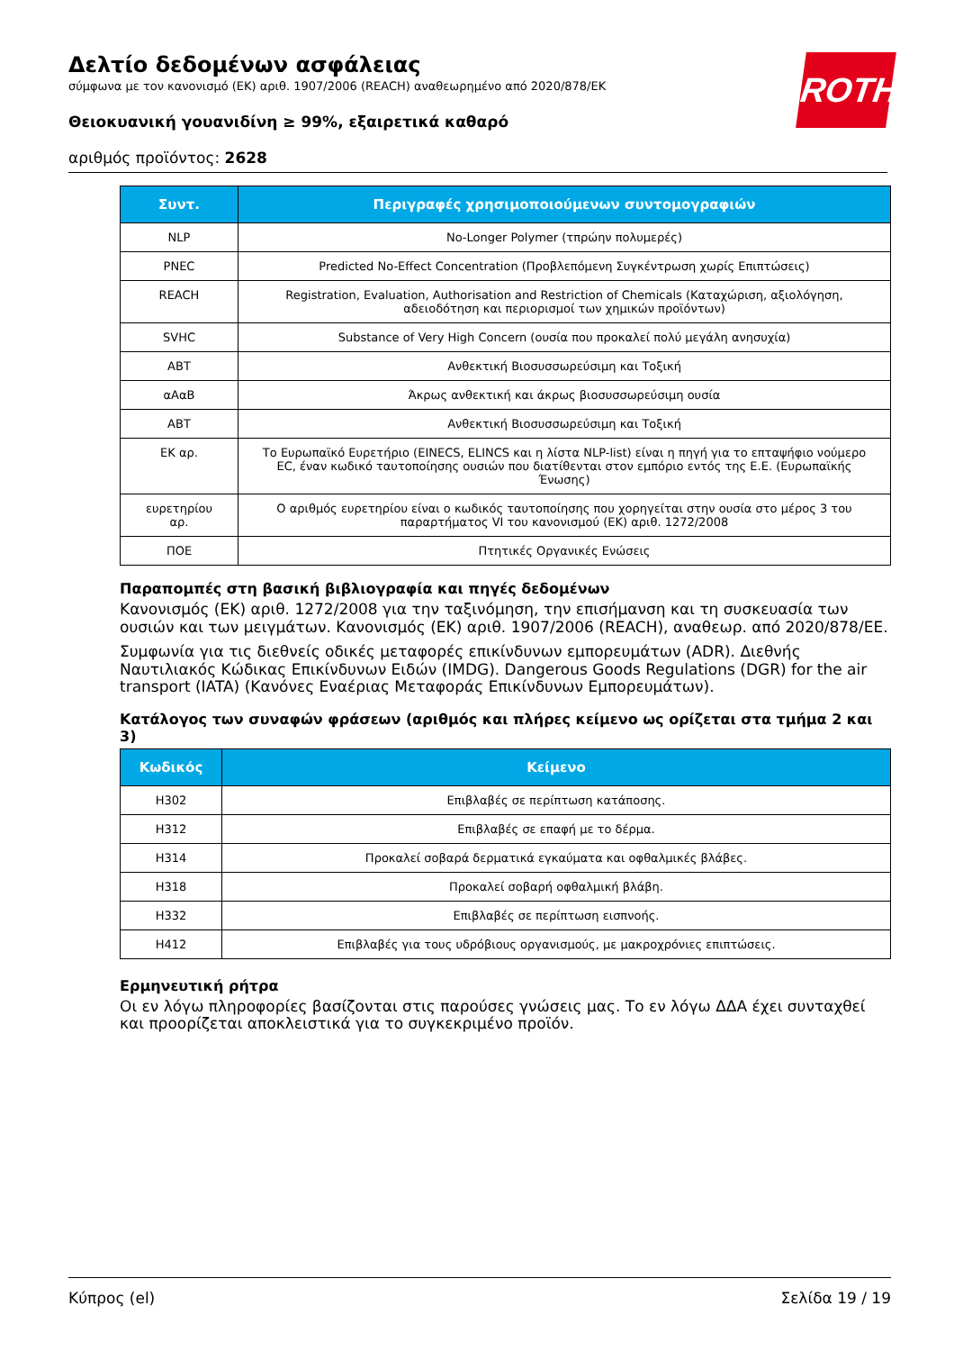Δελτίο δεδομένων ασφάλειας
σύμφωνα με τον κανονισμό (ΕΚ) αριθ. 1907/2006 (REACH) αναθεωρημένο από 2020/878/ΕΚ
Θειοκυανική γουανιδίνη ≥ 99%, εξαιρετικά καθαρό
αριθμός προϊόντος: 2628
ROTH
| Συντ. | Περιγραφές χρησιμοποιούμενων συντομογραφιών |
| --- | --- |
| NLP | No-Longer Polymer (τπρώην πολυμερές) |
| PNEC | Predicted No-Effect Concentration (Προβλεπόμενη Συγκέντρωση χωρίς Επιπτώσεις) |
| REACH | Registration, Evaluation, Authorisation and Restriction of Chemicals (Καταχώριση, αξιολόγηση, αδειοδότηση και περιορισμοί των χημικών προϊόντων) |
| SVHC | Substance of Very High Concern (ουσία που προκαλεί πολύ μεγάλη ανησυχία) |
| ΑΒΤ | Ανθεκτική Βιοσυσσωρεύσιμη και Τοξική |
| αΑαΒ | Άκρως ανθεκτική και άκρως βιοσυσσωρεύσιμη ουσία |
| ΑΒΤ | Ανθεκτική Βιοσυσσωρεύσιμη και Τοξική |
| ΕΚ αρ. | Το Ευρωπαϊκό Ευρετήριο (EINECS, ELINCS και η λίστα NLP-list) είναι η πηγή για το επταψήφιο νούμερο EC, έναν κωδικό ταυτοποίησης ουσιών που διατίθενται στον εμπόριο εντός της Ε.Ε. (Ευρωπαϊκής Ένωσης) |
| ευρετηρίου αρ. | Ο αριθμός ευρετηρίου είναι ο κωδικός ταυτοποίησης που χορηγείται στην ουσία στο μέρος 3 του παραρτήματος VI του κανονισμού (ΕΚ) αριθ. 1272/2008 |
| ΠΟΕ | Πτητικές Οργανικές Ενώσεις |
Παραπομπές στη βασική βιβλιογραφία και πηγές δεδομένων
Κανονισμός (ΕΚ) αριθ. 1272/2008 για την ταξινόμηση, την επισήμανση και τη συσκευασία των ουσιών και των μειγμάτων. Κανονισμός (ΕΚ) αριθ. 1907/2006 (REACH), αναθεωρ. από 2020/878/ΕΕ.
Συμφωνία για τις διεθνείς οδικές μεταφορές επικίνδυνων εμπορευμάτων (ADR). Διεθνής Ναυτιλιακός Κώδικας Επικίνδυνων Ειδών (IMDG). Dangerous Goods Regulations (DGR) for the air transport (IATA) (Κανόνες Εναέριας Μεταφοράς Επικίνδυνων Εμπορευμάτων).
Κατάλογος των συναφών φράσεων (αριθμός και πλήρες κείμενο ως ορίζεται στα τμήμα 2 και 3)
| Κωδικός | Κείμενο |
| --- | --- |
| H302 | Επιβλαβές σε περίπτωση κατάποσης. |
| H312 | Επιβλαβές σε επαφή με το δέρμα. |
| H314 | Προκαλεί σοβαρά δερματικά εγκαύματα και οφθαλμικές βλάβες. |
| H318 | Προκαλεί σοβαρή οφθαλμική βλάβη. |
| H332 | Επιβλαβές σε περίπτωση εισπνοής. |
| H412 | Επιβλαβές για τους υδρόβιους οργανισμούς, με μακροχρόνιες επιπτώσεις. |
Ερμηνευτική ρήτρα
Οι εν λόγω πληροφορίες βασίζονται στις παρούσες γνώσεις μας. Το εν λόγω ΔΔΑ έχει συνταχθεί και προορίζεται αποκλειστικά για το συγκεκριμένο προϊόν.
Κύπρος (el) Σελίδα 19 / 19